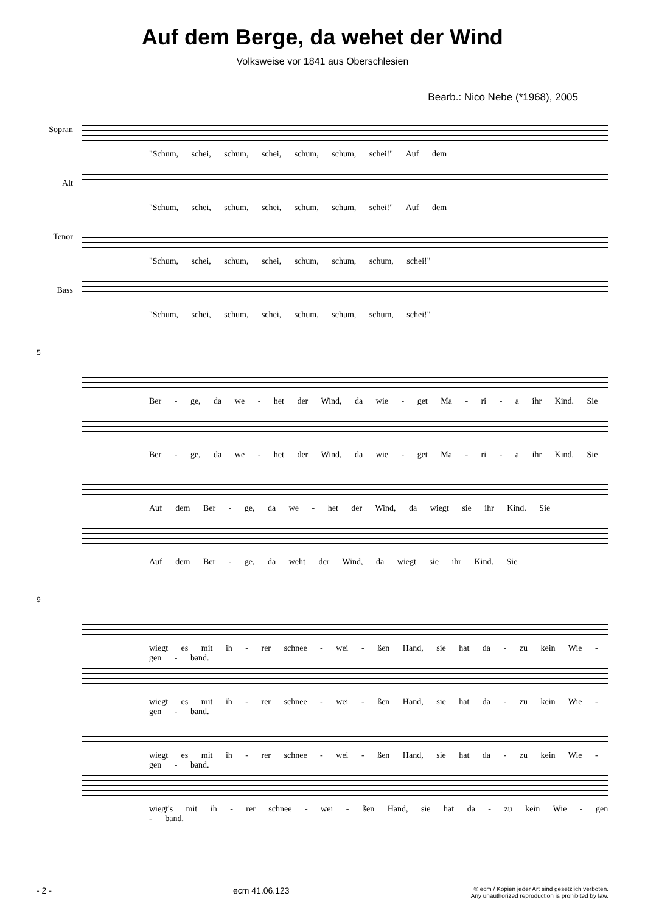Auf dem Berge, da wehet der Wind
Volksweise vor 1841 aus Oberschlesien
Bearb.: Nico Nebe (*1968), 2005
Sopran
"Schum, schei, schum, schei, schum, schum, schei!" Auf dem
Alt
"Schum, schei, schum, schei, schum, schum, schei!" Auf dem
Tenor
"Schum, schei, schum, schei, schum, schum, schum, schei!"
Bass
"Schum, schei, schum, schei, schum, schum, schum, schei!"
5
Ber - ge, da we - het der Wind, da wie - get Ma - ri - a ihr Kind. Sie
Ber - ge, da we - het der Wind, da wie - get Ma - ri - a ihr Kind. Sie
Auf dem Ber - ge, da we - het der Wind, da wiegt sie ihr Kind. Sie
Auf dem Ber - ge, da weht der Wind, da wiegt sie ihr Kind. Sie
9
wiegt es mit ih - rer schnee - wei - ßen Hand, sie hat da - zu kein Wie - gen - band.
wiegt es mit ih - rer schnee - wei - ßen Hand, sie hat da - zu kein Wie - gen - band.
wiegt es mit ih - rer schnee - wei - ßen Hand, sie hat da - zu kein Wie - gen - band.
wiegt's mit ih - rer schnee - wei - ßen Hand, sie hat da - zu kein Wie - gen - band.
- 2 - ecm 41.06.123 © ecm / Kopien jeder Art sind gesetzlich verboten.
Any unauthorized reproduction is prohibited by law.